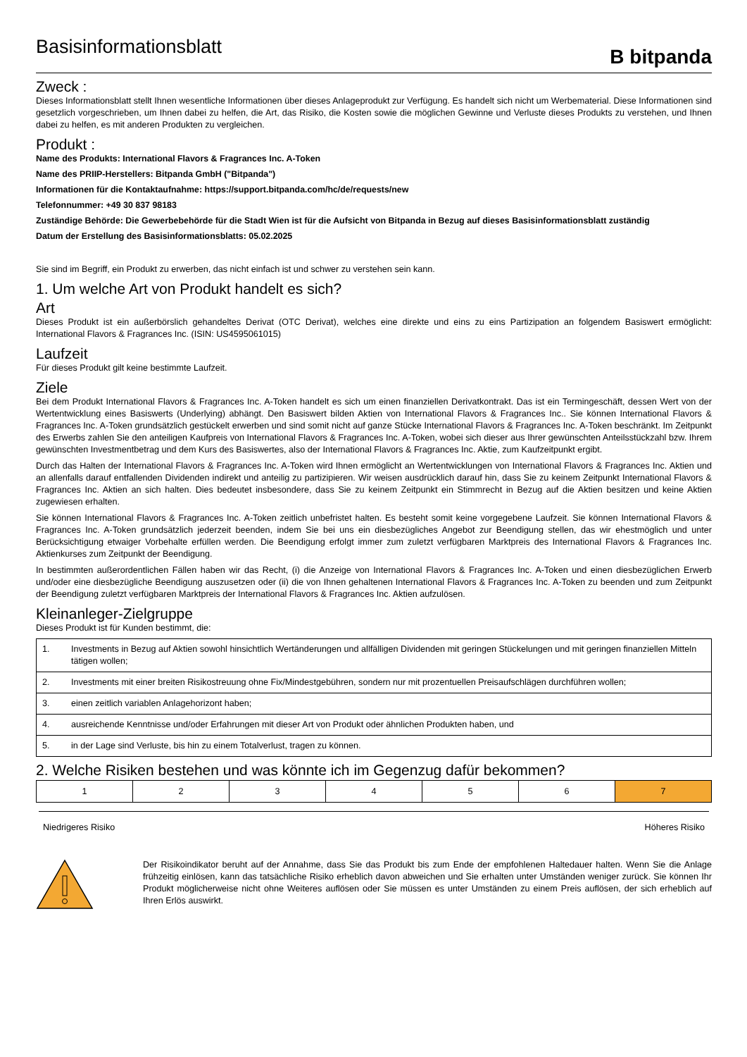Basisinformationsblatt
B bitpanda
Zweck :
Dieses Informationsblatt stellt Ihnen wesentliche Informationen über dieses Anlageprodukt zur Verfügung. Es handelt sich nicht um Werbematerial. Diese Informationen sind gesetzlich vorgeschrieben, um Ihnen dabei zu helfen, die Art, das Risiko, die Kosten sowie die möglichen Gewinne und Verluste dieses Produkts zu verstehen, und Ihnen dabei zu helfen, es mit anderen Produkten zu vergleichen.
Produkt :
Name des Produkts: International Flavors & Fragrances Inc. A-Token
Name des PRIIP-Herstellers: Bitpanda GmbH ("Bitpanda")
Informationen für die Kontaktaufnahme: https://support.bitpanda.com/hc/de/requests/new
Telefonnummer: +49 30 837 98183
Zuständige Behörde: Die Gewerbebehörde für die Stadt Wien ist für die Aufsicht von Bitpanda in Bezug auf dieses Basisinformationsblatt zuständig
Datum der Erstellung des Basisinformationsblatts: 05.02.2025
Sie sind im Begriff, ein Produkt zu erwerben, das nicht einfach ist und schwer zu verstehen sein kann.
1. Um welche Art von Produkt handelt es sich?
Art
Dieses Produkt ist ein außerbörslich gehandeltes Derivat (OTC Derivat), welches eine direkte und eins zu eins Partizipation an folgendem Basiswert ermöglicht: International Flavors & Fragrances Inc. (ISIN: US4595061015)
Laufzeit
Für dieses Produkt gilt keine bestimmte Laufzeit.
Ziele
Bei dem Produkt International Flavors & Fragrances Inc. A-Token handelt es sich um einen finanziellen Derivatkontrakt. Das ist ein Termingeschäft, dessen Wert von der Wertentwicklung eines Basiswerts (Underlying) abhängt. Den Basiswert bilden Aktien von International Flavors & Fragrances Inc.. Sie können International Flavors & Fragrances Inc. A-Token grundsätzlich gestückelt erwerben und sind somit nicht auf ganze Stücke International Flavors & Fragrances Inc. A-Token beschränkt. Im Zeitpunkt des Erwerbs zahlen Sie den anteiligen Kaufpreis von International Flavors & Fragrances Inc. A-Token, wobei sich dieser aus Ihrer gewünschten Anteilsstückzahl bzw. Ihrem gewünschten Investmentbetrag und dem Kurs des Basiswertes, also der International Flavors & Fragrances Inc. Aktie, zum Kaufzeitpunkt ergibt.
Durch das Halten der International Flavors & Fragrances Inc. A-Token wird Ihnen ermöglicht an Wertentwicklungen von International Flavors & Fragrances Inc. Aktien und an allenfalls darauf entfallenden Dividenden indirekt und anteilig zu partizipieren. Wir weisen ausdrücklich darauf hin, dass Sie zu keinem Zeitpunkt International Flavors & Fragrances Inc. Aktien an sich halten. Dies bedeutet insbesondere, dass Sie zu keinem Zeitpunkt ein Stimmrecht in Bezug auf die Aktien besitzen und keine Aktien zugewiesen erhalten.
Sie können International Flavors & Fragrances Inc. A-Token zeitlich unbefristet halten. Es besteht somit keine vorgegebene Laufzeit. Sie können International Flavors & Fragrances Inc. A-Token grundsätzlich jederzeit beenden, indem Sie bei uns ein diesbezügliches Angebot zur Beendigung stellen, das wir ehestmöglich und unter Berücksichtigung etwaiger Vorbehalte erfüllen werden. Die Beendigung erfolgt immer zum zuletzt verfügbaren Marktpreis des International Flavors & Fragrances Inc. Aktienkurses zum Zeitpunkt der Beendigung.
In bestimmten außerordentlichen Fällen haben wir das Recht, (i) die Anzeige von International Flavors & Fragrances Inc. A-Token und einen diesbezüglichen Erwerb und/oder eine diesbezügliche Beendigung auszusetzen oder (ii) die von Ihnen gehaltenen International Flavors & Fragrances Inc. A-Token zu beenden und zum Zeitpunkt der Beendigung zuletzt verfügbaren Marktpreis der International Flavors & Fragrances Inc. Aktien aufzulösen.
Kleinanleger-Zielgruppe
Dieses Produkt ist für Kunden bestimmt, die:
| 1. | Investments in Bezug auf Aktien sowohl hinsichtlich Wertänderungen und allfälligen Dividenden mit geringen Stückelungen und mit geringen finanziellen Mitteln tätigen wollen; |
| 2. | Investments mit einer breiten Risikostreuung ohne Fix/Mindestgebühren, sondern nur mit prozentuellen Preisaufschlägen durchführen wollen; |
| 3. | einen zeitlich variablen Anlagehorizont haben; |
| 4. | ausreichende Kenntnisse und/oder Erfahrungen mit dieser Art von Produkt oder ähnlichen Produkten haben, und |
| 5. | in der Lage sind Verluste, bis hin zu einem Totalverlust, tragen zu können. |
2. Welche Risiken bestehen und was könnte ich im Gegenzug dafür bekommen?
| 1 | 2 | 3 | 4 | 5 | 6 | 7 |
Niedrigeres Risiko Höheres Risiko
Der Risikoindikator beruht auf der Annahme, dass Sie das Produkt bis zum Ende der empfohlenen Haltedauer halten. Wenn Sie die Anlage frühzeitig einlösen, kann das tatsächliche Risiko erheblich davon abweichen und Sie erhalten unter Umständen weniger zurück. Sie können Ihr Produkt möglicherweise nicht ohne Weiteres auflösen oder Sie müssen es unter Umständen zu einem Preis auflösen, der sich erheblich auf Ihren Erlös auswirkt.